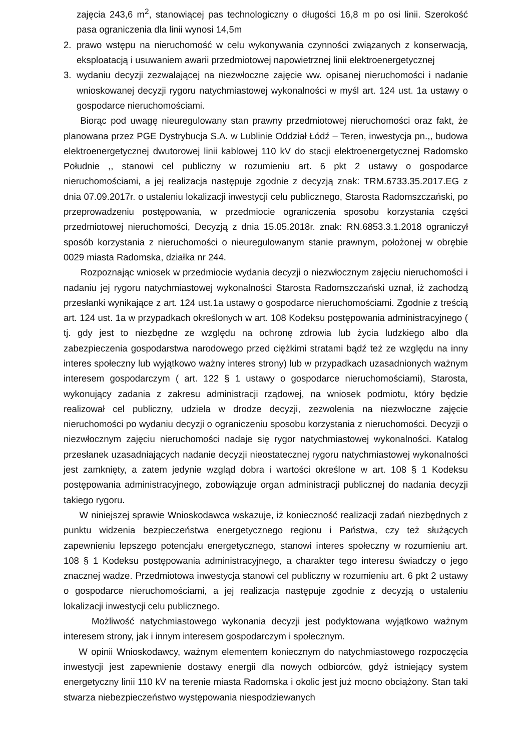zajęcia 243,6 m<sup>2</sup>, stanowiącej pas technologiczny o długości 16,8 m po osi linii. Szerokość pasa ograniczenia dla linii wynosi 14,5m
2. prawo wstępu na nieruchomość w celu wykonywania czynności związanych z konserwacją, eksploatacją i usuwaniem awarii przedmiotowej napowietrznej linii elektroenergetycznej
3. wydaniu decyzji zezwalającej na niezwłoczne zajęcie ww. opisanej nieruchomości i nadanie wnioskowanej decyzji rygoru natychmiastowej wykonalności w myśl art. 124 ust. 1a ustawy o gospodarce nieruchomościami.
Biorąc pod uwagę nieuregulowany stan prawny przedmiotowej nieruchomości oraz fakt, że planowana przez PGE Dystrybucja S.A. w Lublinie Oddział Łódź – Teren, inwestycja pn.,, budowa elektroenergetycznej dwutorowej linii kablowej 110 kV do stacji elektroenergetycznej Radomsko Południe ,, stanowi cel publiczny w rozumieniu art. 6 pkt 2 ustawy o gospodarce nieruchomościami, a jej realizacja następuje zgodnie z decyzją znak: TRM.6733.35.2017.EG z dnia 07.09.2017r. o ustaleniu lokalizacji inwestycji celu publicznego, Starosta Radomszczański, po przeprowadzeniu postępowania, w przedmiocie ograniczenia sposobu korzystania części przedmiotowej nieruchomości, Decyzją z dnia 15.05.2018r. znak: RN.6853.3.1.2018 ograniczył sposób korzystania z nieruchomości o nieuregulowanym stanie prawnym, położonej w obrębie 0029 miasta Radomska, działka nr 244.
Rozpoznając wniosek w przedmiocie wydania decyzji o niezwłocznym zajęciu nieruchomości i nadaniu jej rygoru natychmiastowej wykonalności Starosta Radomszczański uznał, iż zachodzą przesłanki wynikające z art. 124 ust.1a ustawy o gospodarce nieruchomościami. Zgodnie z treścią art. 124 ust. 1a w przypadkach określonych w art. 108 Kodeksu postępowania administracyjnego ( tj. gdy jest to niezbędne ze względu na ochronę zdrowia lub życia ludzkiego albo dla zabezpieczenia gospodarstwa narodowego przed ciężkimi stratami bądź też ze względu na inny interes społeczny lub wyjątkowo ważny interes strony) lub w przypadkach uzasadnionych ważnym interesem gospodarczym ( art. 122 § 1 ustawy o gospodarce nieruchomościami), Starosta, wykonujący zadania z zakresu administracji rządowej, na wniosek podmiotu, który będzie realizował cel publiczny, udziela w drodze decyzji, zezwolenia na niezwłoczne zajęcie nieruchomości po wydaniu decyzji o ograniczeniu sposobu korzystania z nieruchomości. Decyzji o niezwłocznym zajęciu nieruchomości nadaje się rygor natychmiastowej wykonalności. Katalog przesłanek uzasadniających nadanie decyzji nieostatecznej rygoru natychmiastowej wykonalności jest zamknięty, a zatem jedynie wzgląd dobra i wartości określone w art. 108 § 1 Kodeksu postępowania administracyjnego, zobowiązuje organ administracji publicznej do nadania decyzji takiego rygoru.
W niniejszej sprawie Wnioskodawca wskazuje, iż konieczność realizacji zadań niezbędnych z punktu widzenia bezpieczeństwa energetycznego regionu i Państwa, czy też służących zapewnieniu lepszego potencjału energetycznego, stanowi interes społeczny w rozumieniu art. 108 § 1 Kodeksu postępowania administracyjnego, a charakter tego interesu świadczy o jego znacznej wadze. Przedmiotowa inwestycja stanowi cel publiczny w rozumieniu art. 6 pkt 2 ustawy o gospodarce nieruchomościami, a jej realizacja następuje zgodnie z decyzją o ustaleniu lokalizacji inwestycji celu publicznego.
Możliwość natychmiastowego wykonania decyzji jest podyktowana wyjątkowo ważnym interesem strony, jak i innym interesem gospodarczym i społecznym.
W opinii Wnioskodawcy, ważnym elementem koniecznym do natychmiastowego rozpoczęcia inwestycji jest zapewnienie dostawy energii dla nowych odbiorców, gdyż istniejący system energetyczny linii 110 kV na terenie miasta Radomska i okolic jest już mocno obciążony. Stan taki stwarza niebezpieczeństwo występowania niespodziewanych